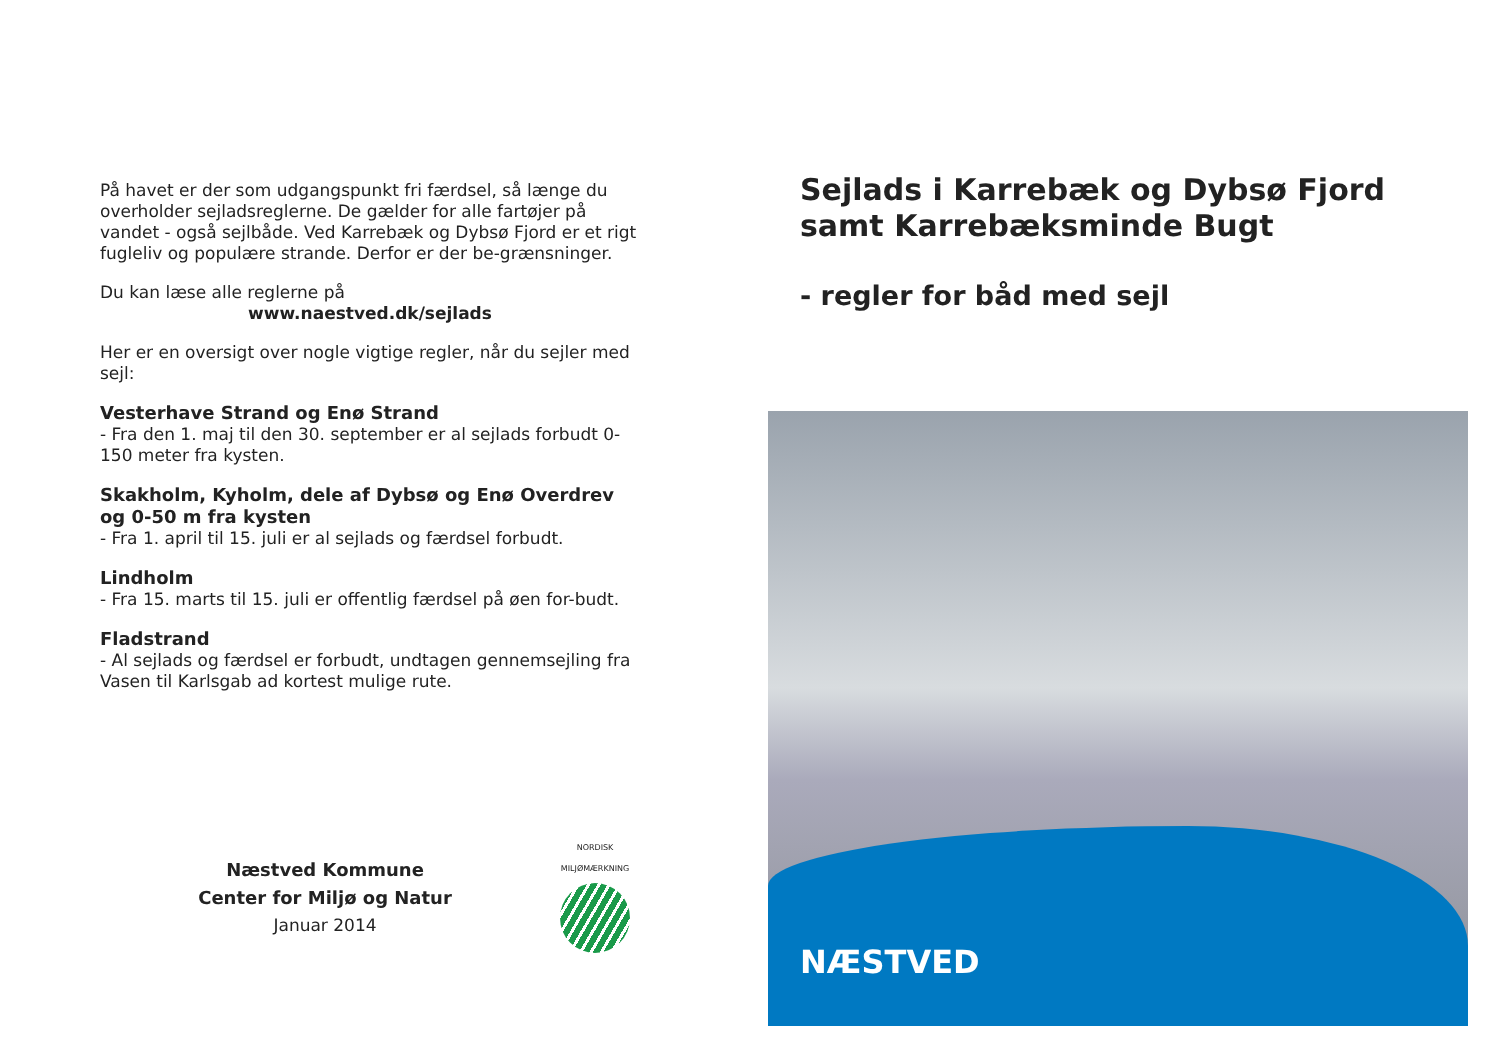På havet er der som udgangspunkt fri færdsel, så længe du overholder sejladsreglerne. De gælder for alle fartøjer på vandet - også sejlbåde. Ved Karrebæk og Dybsø Fjord er et rigt fugleliv og populære strande. Derfor er der be-grænsninger.
Du kan læse alle reglerne på
www.naestved.dk/sejlads
Her er en oversigt over nogle vigtige regler, når du sejler med sejl:
Vesterhave Strand og Enø Strand
- Fra den 1. maj til den 30. september er al sejlads forbudt 0-150 meter fra kysten.
Skakholm, Kyholm, dele af Dybsø og Enø Overdrev og 0-50 m fra kysten
- Fra 1. april til 15. juli er al sejlads og færdsel forbudt.
Lindholm
- Fra 15. marts til 15. juli er offentlig færdsel på øen for-budt.
Fladstrand
- Al sejlads og færdsel er forbudt, undtagen gennemsejling fra Vasen til Karlsgab ad kortest mulige rute.
Næstved Kommune
Center for Miljø og Natur
Januar 2014
NORDISK MILJØMÆRKNING
Sejlads i Karrebæk og Dybsø Fjord samt Karrebæksminde Bugt
- regler for båd med sejl
NÆSTVED